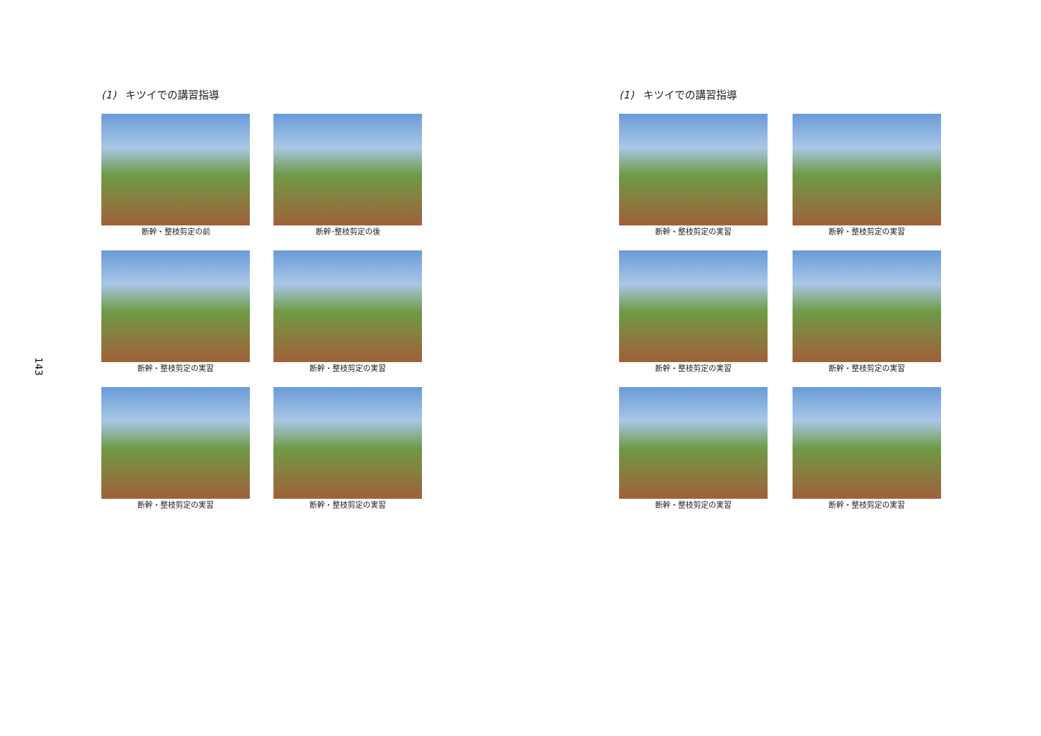143
(1) キツイでの講習指導
断幹・整枝剪定の前
断幹･整枝剪定の後
断幹・整枝剪定の実習
断幹・整枝剪定の実習
断幹・整枝剪定の実習
断幹・整枝剪定の実習
(1) キツイでの講習指導
断幹・整枝剪定の実習
断幹・整枝剪定の実習
断幹・整枝剪定の実習
断幹・整枝剪定の実習
断幹・整枝剪定の実習
断幹・整枝剪定の実習